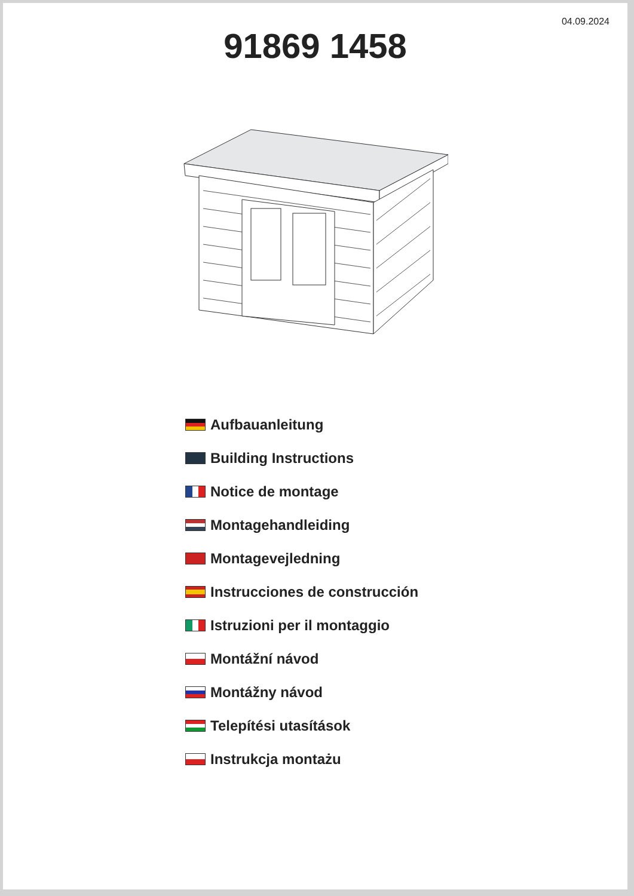04.09.2024
91869 1458
Aufbauanleitung
Building Instructions
Notice de montage
Montagehandleiding
Montagevejledning
Instrucciones de construcción
Istruzioni per il montaggio
Montážní návod
Montážny návod
Telepítési utasítások
Instrukcja montażu